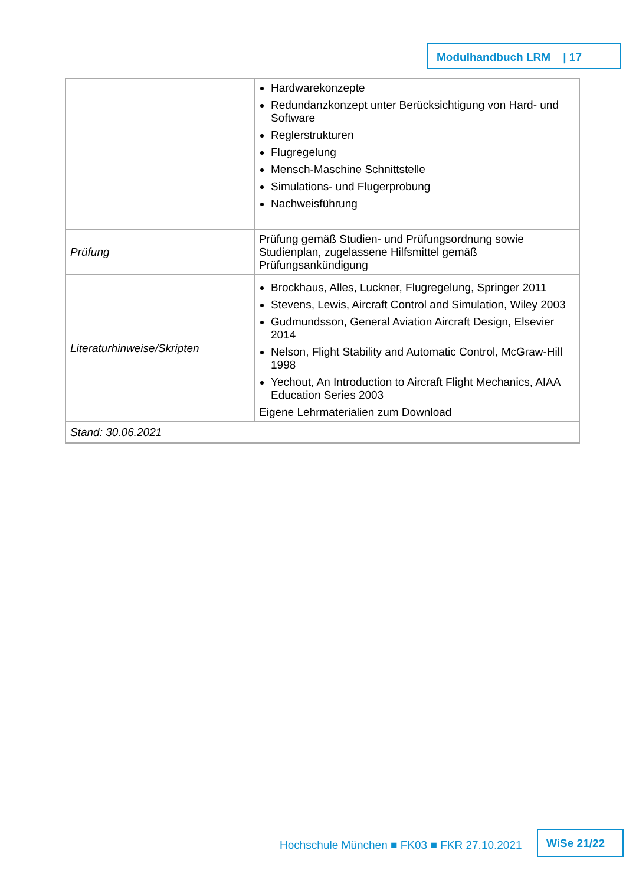Modulhandbuch LRM | 17
| | Hardwarekonzepte Redundanzkonzept unter Berücksichtigung von Hard- und Software Reglerstrukturen Flugregelung Mensch-Maschine Schnittstelle Simulations- und Flugerprobung Nachweisführung |
| Prüfung | Prüfung gemäß Studien- und Prüfungsordnung sowie Studienplan, zugelassene Hilfsmittel gemäß Prüfungsankündigung |
| Literaturhinweise/Skripten | Brockhaus, Alles, Luckner, Flugregelung, Springer 2011 Stevens, Lewis, Aircraft Control and Simulation, Wiley 2003 Gudmundsson, General Aviation Aircraft Design, Elsevier 2014 Nelson, Flight Stability and Automatic Control, McGraw-Hill 1998 Yechout, An Introduction to Aircraft Flight Mechanics, AIAA Education Series 2003 Eigene Lehrmaterialien zum Download |
| Stand: 30.06.2021 | |
Hochschule München ■ FK03 ■ FKR 27.10.2021
WiSe 21/22